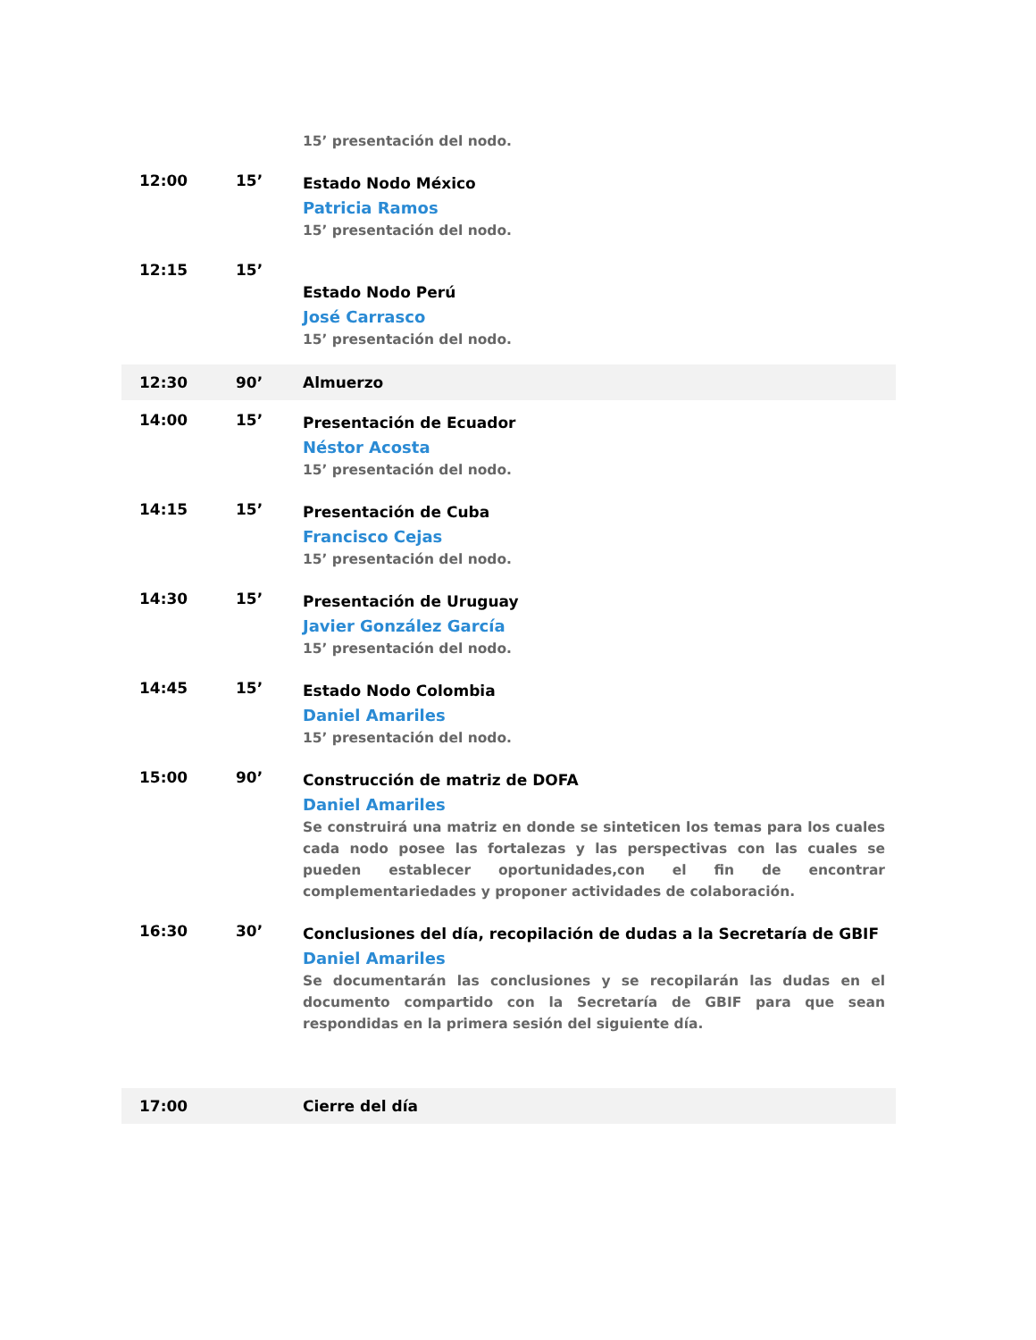| | | 15’ presentación del nodo. |
| 12:00 | 15’ | Estado Nodo México Patricia Ramos 15’ presentación del nodo. |
| 12:15 | 15’ | Estado Nodo Perú José Carrasco 15’ presentación del nodo. |
| 12:30 | 90’ | Almuerzo |
| 14:00 | 15’ | Presentación de Ecuador Néstor Acosta 15’ presentación del nodo. |
| 14:15 | 15’ | Presentación de Cuba Francisco Cejas 15’ presentación del nodo. |
| 14:30 | 15’ | Presentación de Uruguay Javier González García 15’ presentación del nodo. |
| 14:45 | 15’ | Estado Nodo Colombia Daniel Amariles 15’ presentación del nodo. |
| 15:00 | 90’ | Construcción de matriz de DOFA Daniel Amariles Se construirá una matriz en donde se sinteticen los temas para los cuales cada nodo posee las fortalezas y las perspectivas con las cuales se pueden establecer oportunidades,con el fin de encontrar complementariedades y proponer actividades de colaboración. |
| 16:30 | 30’ | Conclusiones del día, recopilación de dudas a la Secretaría de GBIF Daniel Amariles Se documentarán las conclusiones y se recopilarán las dudas en el documento compartido con la Secretaría de GBIF para que sean respondidas en la primera sesión del siguiente día. |
| 17:00 | | Cierre del día |